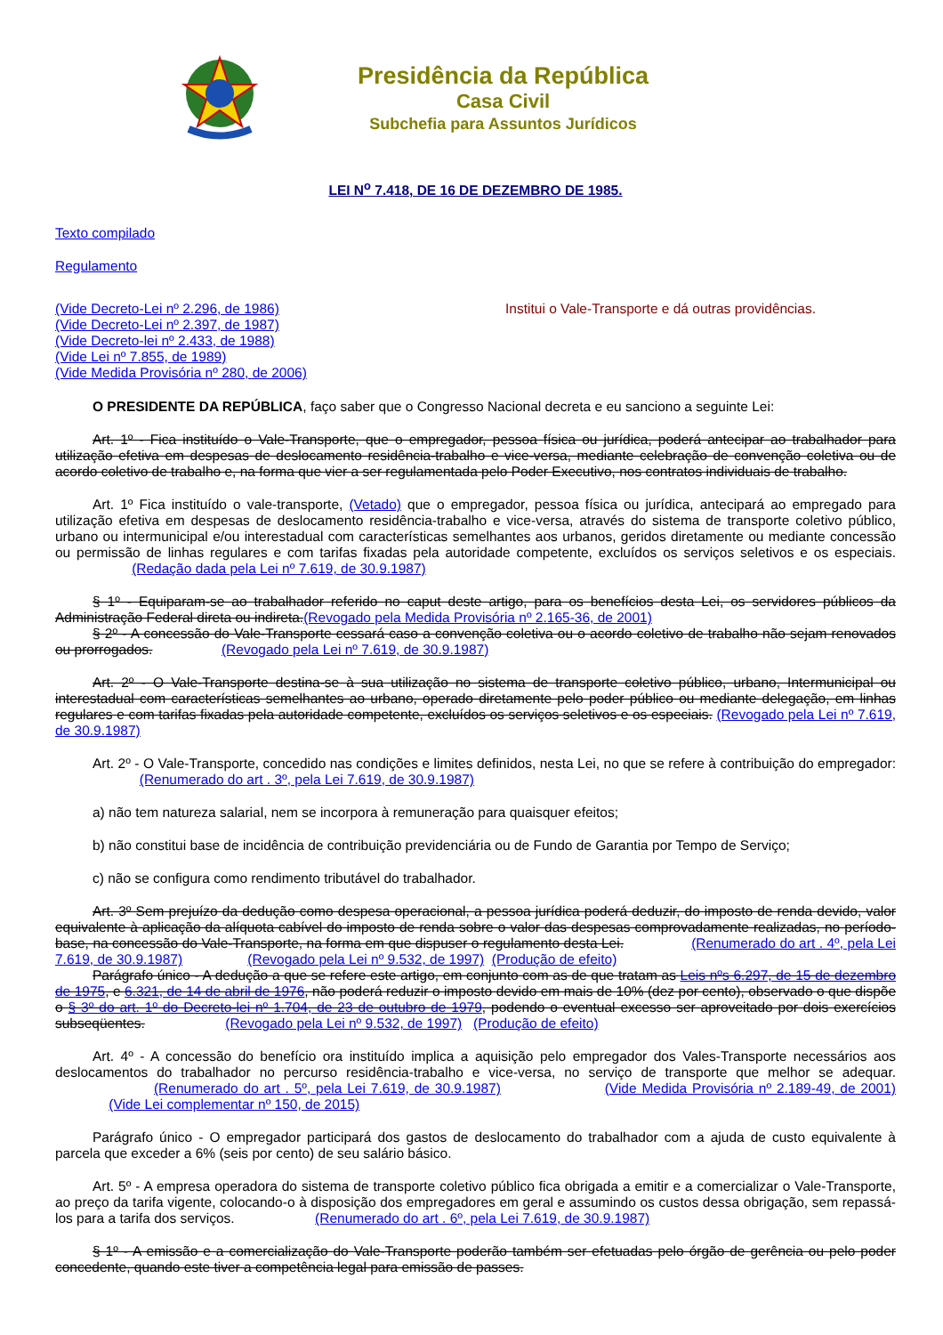Presidência da República
Casa Civil
Subchefia para Assuntos Jurídicos
LEI N<sup>o</sup> 7.418, DE 16 DE DEZEMBRO DE 1985.
Texto compilado
Regulamento
(Vide Decreto-Lei nº 2.296, de 1986)
(Vide Decreto-Lei nº 2.397, de 1987)
(Vide Decreto-lei nº 2.433, de 1988)
(Vide Lei nº 7.855, de 1989)
(Vide Medida Provisória nº 280, de 2006)
Institui o Vale-Transporte e dá outras providências.
O PRESIDENTE DA REPÚBLICA, faço saber que o Congresso Nacional decreta e eu sanciono a seguinte Lei:
Art. 1º - Fica instituído o Vale-Transporte, que o empregador, pessoa física ou jurídica, poderá antecipar ao trabalhador para utilização efetiva em despesas de deslocamento residência-trabalho e vice-versa, mediante celebração de convenção coletiva ou de acordo coletivo de trabalho e, na forma que vier a ser regulamentada pelo Poder Executivo, nos contratos individuais de trabalho.
Art. 1º Fica instituído o vale-transporte, (Vetado) que o empregador, pessoa física ou jurídica, antecipará ao empregado para utilização efetiva em despesas de deslocamento residência-trabalho e vice-versa, através do sistema de transporte coletivo público, urbano ou intermunicipal e/ou interestadual com características semelhantes aos urbanos, geridos diretamente ou mediante concessão ou permissão de linhas regulares e com tarifas fixadas pela autoridade competente, excluídos os serviços seletivos e os especiais. (Redação dada pela Lei nº 7.619, de 30.9.1987)
§ 1º - Equiparam-se ao trabalhador referido no caput deste artigo, para os benefícios desta Lei, os servidores públicos da Administração Federal direta ou indireta.(Revogado pela Medida Provisória nº 2.165-36, de 2001)
§ 2º - A concessão do Vale-Transporte cessará caso a convenção coletiva ou o acordo coletivo de trabalho não sejam renovados ou prorrogados. (Revogado pela Lei nº 7.619, de 30.9.1987)
Art. 2º - O Vale-Transporte destina-se à sua utilização no sistema de transporte coletivo público, urbano, Intermunicipal ou interestadual com características semelhantes ao urbano, operado diretamente pelo poder público ou mediante delegação, em linhas regulares e com tarifas fixadas pela autoridade competente, excluídos os serviços seletivos e os especiais. (Revogado pela Lei nº 7.619, de 30.9.1987)
Art. 2º - O Vale-Transporte, concedido nas condições e limites definidos, nesta Lei, no que se refere à contribuição do empregador: (Renumerado do art . 3º, pela Lei 7.619, de 30.9.1987)
a) não tem natureza salarial, nem se incorpora à remuneração para quaisquer efeitos;
b) não constitui base de incidência de contribuição previdenciária ou de Fundo de Garantia por Tempo de Serviço;
c) não se configura como rendimento tributável do trabalhador.
Art. 3º Sem prejuízo da dedução como despesa operacional, a pessoa jurídica poderá deduzir, do imposto de renda devido, valor equivalente à aplicação da alíquota cabível do imposto de renda sobre o valor das despesas comprovadamente realizadas, no período-base, na concessão do Vale-Transporte, na forma em que dispuser o regulamento desta Lei. (Renumerado do art . 4º, pela Lei 7.619, de 30.9.1987) (Revogado pela Lei nº 9.532, de 1997) (Produção de efeito)
Parágrafo único - A dedução a que se refere este artigo, em conjunto com as de que tratam as Leis nºs 6.297, de 15 de dezembro de 1975, e 6.321, de 14 de abril de 1976, não poderá reduzir o imposto devido em mais de 10% (dez por cento), observado o que dispõe o § 3º do art. 1º do Decreto-lei nº 1.704, de 23 de outubro de 1979, podendo o eventual excesso ser aproveitado por dois exercícios subseqüentes. (Revogado pela Lei nº 9.532, de 1997) (Produção de efeito)
Art. 4º - A concessão do benefício ora instituído implica a aquisição pelo empregador dos Vales-Transporte necessários aos deslocamentos do trabalhador no percurso residência-trabalho e vice-versa, no serviço de transporte que melhor se adequar. (Renumerado do art . 5º, pela Lei 7.619, de 30.9.1987) (Vide Medida Provisória nº 2.189-49, de 2001) (Vide Lei complementar nº 150, de 2015)
Parágrafo único - O empregador participará dos gastos de deslocamento do trabalhador com a ajuda de custo equivalente à parcela que exceder a 6% (seis por cento) de seu salário básico.
Art. 5º - A empresa operadora do sistema de transporte coletivo público fica obrigada a emitir e a comercializar o Vale-Transporte, ao preço da tarifa vigente, colocando-o à disposição dos empregadores em geral e assumindo os custos dessa obrigação, sem repassá-los para a tarifa dos serviços. (Renumerado do art . 6º, pela Lei 7.619, de 30.9.1987)
§ 1º - A emissão e a comercialização do Vale-Transporte poderão também ser efetuadas pelo órgão de gerência ou pelo poder concedente, quando este tiver a competência legal para emissão de passes.